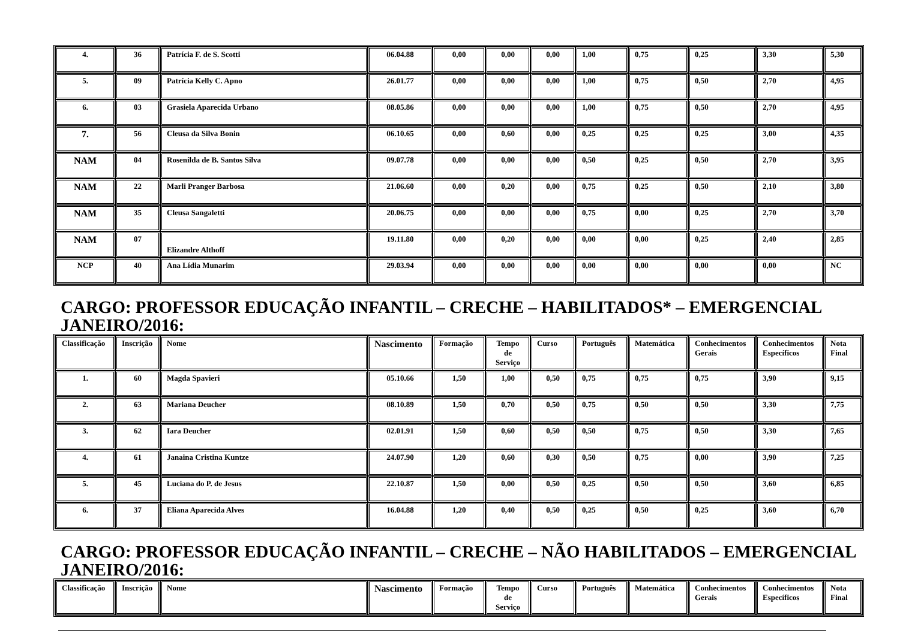| 4. | 36 | Patrícia F. de S. Scotti | 06.04.88 | 0,00 | 0,00 | 0,00 | 1,00 | 0,75 | 0,25 | 3,30 | 5,30 |
| 5. | 09 | Patrícia Kelly C. Apno | 26.01.77 | 0,00 | 0,00 | 0,00 | 1,00 | 0,75 | 0,50 | 2,70 | 4,95 |
| 6. | 03 | Grasiela Aparecida Urbano | 08.05.86 | 0,00 | 0,00 | 0,00 | 1,00 | 0,75 | 0,50 | 2,70 | 4,95 |
| 7. | 56 | Cleusa da Silva Bonin | 06.10.65 | 0,00 | 0,60 | 0,00 | 0,25 | 0,25 | 0,25 | 3,00 | 4,35 |
| NAM | 04 | Rosenilda de B. Santos Silva | 09.07.78 | 0,00 | 0,00 | 0,00 | 0,50 | 0,25 | 0,50 | 2,70 | 3,95 |
| NAM | 22 | Marli Pranger Barbosa | 21.06.60 | 0,00 | 0,20 | 0,00 | 0,75 | 0,25 | 0,50 | 2,10 | 3,80 |
| NAM | 35 | Cleusa Sangaletti | 20.06.75 | 0,00 | 0,00 | 0,00 | 0,75 | 0,00 | 0,25 | 2,70 | 3,70 |
| NAM | 07 | Elizandre Althoff | 19.11.80 | 0,00 | 0,20 | 0,00 | 0,00 | 0,00 | 0,25 | 2,40 | 2,85 |
| NCP | 40 | Ana Lídia Munarim | 29.03.94 | 0,00 | 0,00 | 0,00 | 0,00 | 0,00 | 0,00 | 0,00 | NC |
CARGO: PROFESSOR EDUCAÇÃO INFANTIL – CRECHE – HABILITADOS* – EMERGENCIAL JANEIRO/2016:
| Classificação | Inscrição | Nome | Nascimento | Formação | Tempo de Serviço | Curso | Português | Matemática | Conhecimentos Gerais | Conhecimentos Específicos | Nota Final |
| --- | --- | --- | --- | --- | --- | --- | --- | --- | --- | --- | --- |
| 1. | 60 | Magda Spavieri | 05.10.66 | 1,50 | 1,00 | 0,50 | 0,75 | 0,75 | 0,75 | 3,90 | 9,15 |
| 2. | 63 | Mariana Deucher | 08.10.89 | 1,50 | 0,70 | 0,50 | 0,75 | 0,50 | 0,50 | 3,30 | 7,75 |
| 3. | 62 | Iara Deucher | 02.01.91 | 1,50 | 0,60 | 0,50 | 0,50 | 0,75 | 0,50 | 3,30 | 7,65 |
| 4. | 61 | Janaina Cristina Kuntze | 24.07.90 | 1,20 | 0,60 | 0,30 | 0,50 | 0,75 | 0,00 | 3,90 | 7,25 |
| 5. | 45 | Luciana do P. de Jesus | 22.10.87 | 1,50 | 0,00 | 0,50 | 0,25 | 0,50 | 0,50 | 3,60 | 6,85 |
| 6. | 37 | Eliana Aparecida Alves | 16.04.88 | 1,20 | 0,40 | 0,50 | 0,25 | 0,50 | 0,25 | 3,60 | 6,70 |
CARGO: PROFESSOR EDUCAÇÃO INFANTIL – CRECHE – NÃO HABILITADOS – EMERGENCIAL JANEIRO/2016:
| Classificação | Inscrição | Nome | Nascimento | Formação | Tempo de Serviço | Curso | Português | Matemática | Conhecimentos Gerais | Conhecimentos Específicos | Nota Final |
| --- | --- | --- | --- | --- | --- | --- | --- | --- | --- | --- | --- |